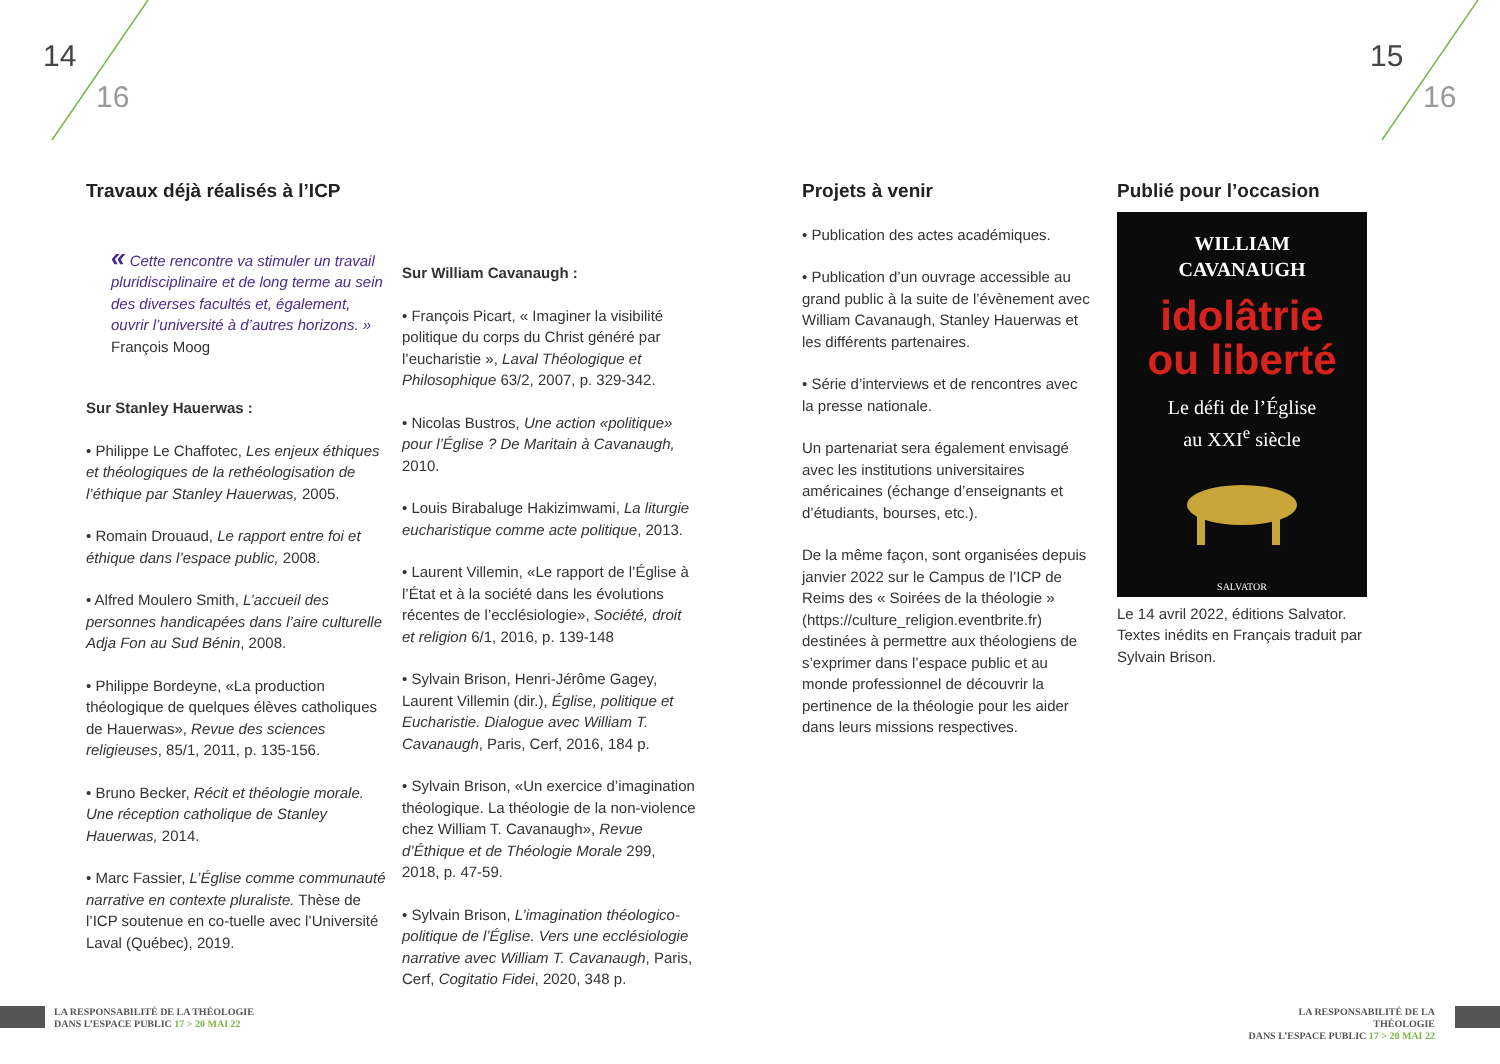14
16
15
16
Travaux déjà réalisés à l’ICP
« Cette rencontre va stimuler un travail pluridisciplinaire et de long terme au sein des diverses facultés et, également, ouvrir l’université à d’autres horizons. » François Moog
Sur Stanley Hauerwas :
• Philippe Le Chaffotec, Les enjeux éthiques et théologiques de la rethéologisation de l’éthique par Stanley Hauerwas, 2005.
• Romain Drouaud, Le rapport entre foi et éthique dans l’espace public, 2008.
• Alfred Moulero Smith, L’accueil des personnes handicapées dans l’aire culturelle Adja Fon au Sud Bénin, 2008.
• Philippe Bordeyne, «La production théologique de quelques élèves catholiques de Hauerwas», Revue des sciences religieuses, 85/1, 2011, p. 135-156.
• Bruno Becker, Récit et théologie morale. Une réception catholique de Stanley Hauerwas, 2014.
• Marc Fassier, L’Église comme communauté narrative en contexte pluraliste. Thèse de l’ICP soutenue en co-tuelle avec l’Université Laval (Québec), 2019.
Sur William Cavanaugh :
• François Picart, « Imaginer la visibilité politique du corps du Christ généré par l’eucharistie », Laval Théologique et Philosophique 63/2, 2007, p. 329-342.
• Nicolas Bustros, Une action «politique» pour l’Église ? De Maritain à Cavanaugh, 2010.
• Louis Birabaluge Hakizimwami, La liturgie eucharistique comme acte politique, 2013.
• Laurent Villemin, «Le rapport de l’Église à l’État et à la société dans les évolutions récentes de l’ecclésiologie», Société, droit et religion 6/1, 2016, p. 139-148
• Sylvain Brison, Henri-Jérôme Gagey, Laurent Villemin (dir.), Église, politique et Eucharistie. Dialogue avec William T. Cavanaugh, Paris, Cerf, 2016, 184 p.
• Sylvain Brison, «Un exercice d’imagination théologique. La théologie de la non-violence chez William T. Cavanaugh», Revue d’Éthique et de Théologie Morale 299, 2018, p. 47-59.
• Sylvain Brison, L’imagination théologico-politique de l’Église. Vers une ecclésiologie narrative avec William T. Cavanaugh, Paris, Cerf, Cogitatio Fidei, 2020, 348 p.
Projets à venir
• Publication des actes académiques.
• Publication d’un ouvrage accessible au grand public à la suite de l’évènement avec William Cavanaugh, Stanley Hauerwas et les différents partenaires.
• Série d’interviews et de rencontres avec la presse nationale.
Un partenariat sera également envisagé avec les institutions universitaires américaines (échange d’enseignants et d’étudiants, bourses, etc.).
De la même façon, sont organisées depuis janvier 2022 sur le Campus de l’ICP de Reims des « Soirées de la théologie » (https://culture_religion.eventbrite.fr) destinées à permettre aux théologiens de s’exprimer dans l’espace public et au monde professionnel de découvrir la pertinence de la théologie pour les aider dans leurs missions respectives.
Publié pour l’occasion
WILLIAM
CAVANAUGH
idolâtrie
ou liberté
Le défi de l’Église
au XXI<sup>e</sup> siècle
SALVATOR
Le 14 avril 2022, éditions Salvator. Textes inédits en Français traduit par Sylvain Brison.
LA RESPONSABILITÉ DE LA THÉOLOGIE
DANS L’ESPACE PUBLIC 17 > 20 MAI 22
LA RESPONSABILITÉ DE LA THÉOLOGIE
DANS L’ESPACE PUBLIC 17 > 20 MAI 22